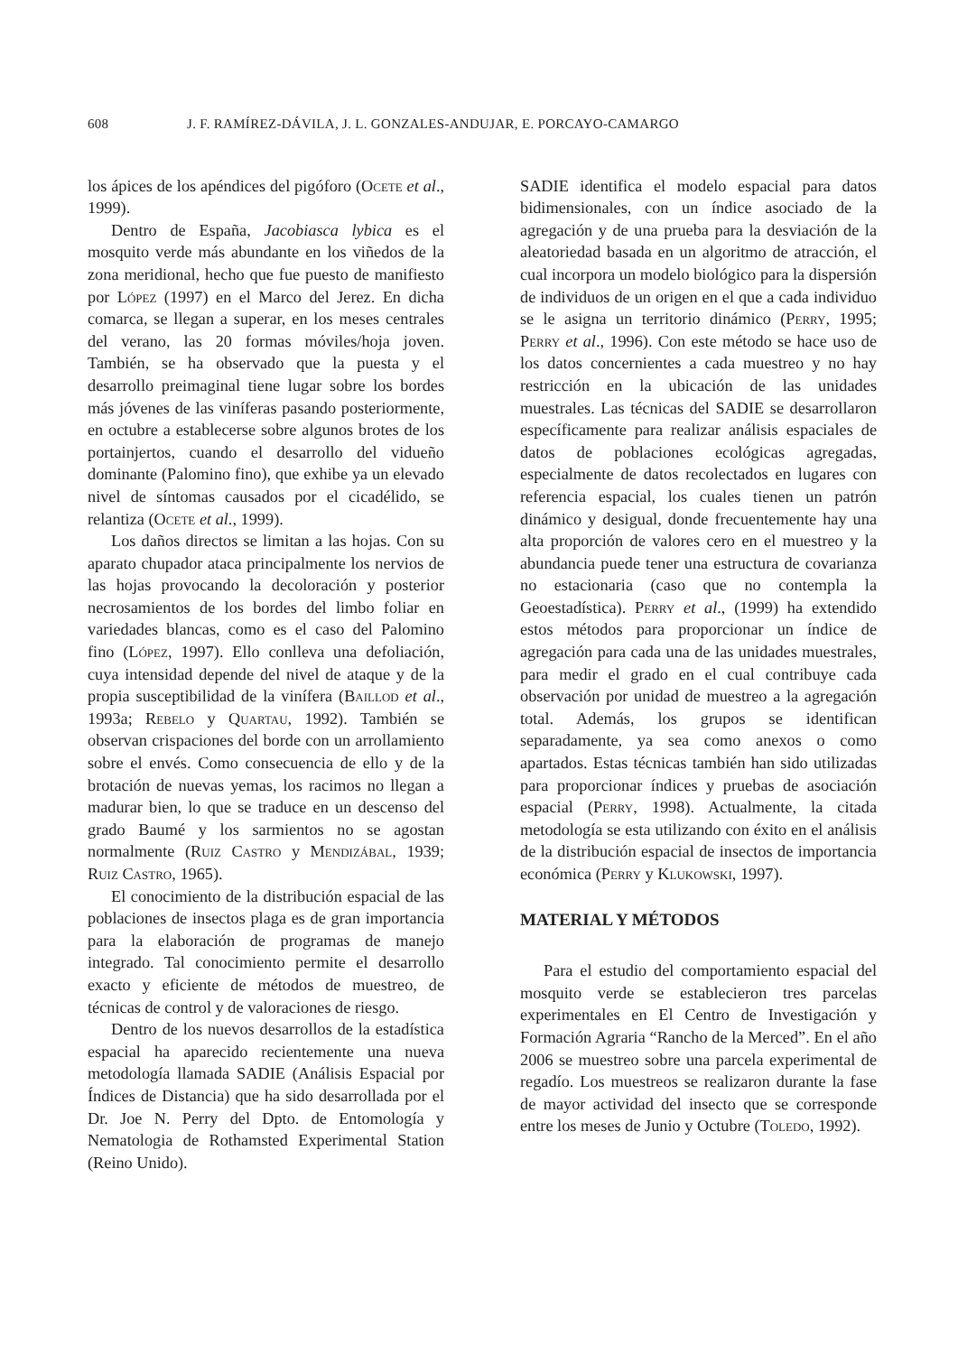608 J. F. RAMÍREZ-DÁVILA, J. L. GONZALES-ANDUJAR, E. PORCAYO-CAMARGO
los ápices de los apéndices del pigóforo (Ocete et al., 1999).
Dentro de España, Jacobiasca lybica es el mosquito verde más abundante en los viñedos de la zona meridional, hecho que fue puesto de manifiesto por López (1997) en el Marco del Jerez. En dicha comarca, se llegan a superar, en los meses centrales del verano, las 20 formas móviles/hoja joven. También, se ha observado que la puesta y el desarrollo preimaginal tiene lugar sobre los bordes más jóvenes de las viníferas pasando posteriormente, en octubre a establecerse sobre algunos brotes de los portainjertos, cuando el desarrollo del vidueño dominante (Palomino fino), que exhibe ya un elevado nivel de síntomas causados por el cicadélido, se relantiza (Ocete et al., 1999).
Los daños directos se limitan a las hojas. Con su aparato chupador ataca principalmente los nervios de las hojas provocando la decoloración y posterior necrosamientos de los bordes del limbo foliar en variedades blancas, como es el caso del Palomino fino (López, 1997). Ello conlleva una defoliación, cuya intensidad depende del nivel de ataque y de la propia susceptibilidad de la vinífera (Baillod et al., 1993a; Rebelo y Quartau, 1992). También se observan crispaciones del borde con un arrollamiento sobre el envés. Como consecuencia de ello y de la brotación de nuevas yemas, los racimos no llegan a madurar bien, lo que se traduce en un descenso del grado Baumé y los sarmientos no se agostan normalmente (Ruiz Castro y Mendizábal, 1939; Ruiz Castro, 1965).
El conocimiento de la distribución espacial de las poblaciones de insectos plaga es de gran importancia para la elaboración de programas de manejo integrado. Tal conocimiento permite el desarrollo exacto y eficiente de métodos de muestreo, de técnicas de control y de valoraciones de riesgo.
Dentro de los nuevos desarrollos de la estadística espacial ha aparecido recientemente una nueva metodología llamada SADIE (Análisis Espacial por Índices de Distancia) que ha sido desarrollada por el Dr. Joe N. Perry del Dpto. de Entomología y Nematologia de Rothamsted Experimental Station (Reino Unido).
SADIE identifica el modelo espacial para datos bidimensionales, con un índice asociado de la agregación y de una prueba para la desviación de la aleatoriedad basada en un algoritmo de atracción, el cual incorpora un modelo biológico para la dispersión de individuos de un origen en el que a cada individuo se le asigna un territorio dinámico (Perry, 1995; Perry et al., 1996). Con este método se hace uso de los datos concernientes a cada muestreo y no hay restricción en la ubicación de las unidades muestrales. Las técnicas del SADIE se desarrollaron específicamente para realizar análisis espaciales de datos de poblaciones ecológicas agregadas, especialmente de datos recolectados en lugares con referencia espacial, los cuales tienen un patrón dinámico y desigual, donde frecuentemente hay una alta proporción de valores cero en el muestreo y la abundancia puede tener una estructura de covarianza no estacionaria (caso que no contempla la Geoestadística). Perry et al., (1999) ha extendido estos métodos para proporcionar un índice de agregación para cada una de las unidades muestrales, para medir el grado en el cual contribuye cada observación por unidad de muestreo a la agregación total. Además, los grupos se identifican separadamente, ya sea como anexos o como apartados. Estas técnicas también han sido utilizadas para proporcionar índices y pruebas de asociación espacial (Perry, 1998). Actualmente, la citada metodología se esta utilizando con éxito en el análisis de la distribución espacial de insectos de importancia económica (Perry y Klukowski, 1997).
MATERIAL Y MÉTODOS
Para el estudio del comportamiento espacial del mosquito verde se establecieron tres parcelas experimentales en El Centro de Investigación y Formación Agraria “Rancho de la Merced”. En el año 2006 se muestreo sobre una parcela experimental de regadío. Los muestreos se realizaron durante la fase de mayor actividad del insecto que se corresponde entre los meses de Junio y Octubre (Toledo, 1992).